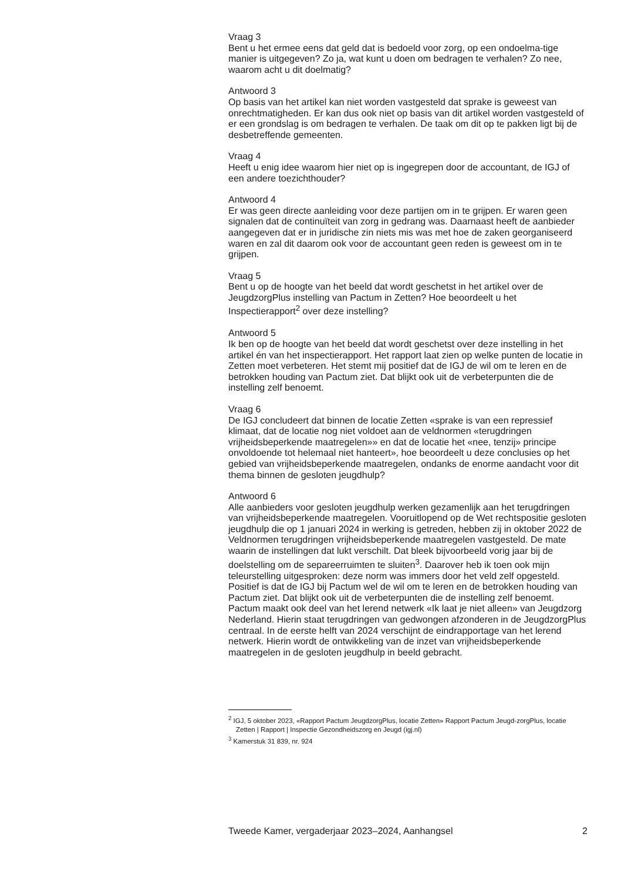Vraag 3
Bent u het ermee eens dat geld dat is bedoeld voor zorg, op een ondoelma-tige manier is uitgegeven? Zo ja, wat kunt u doen om bedragen te verhalen? Zo nee, waarom acht u dit doelmatig?
Antwoord 3
Op basis van het artikel kan niet worden vastgesteld dat sprake is geweest van onrechtmatigheden. Er kan dus ook niet op basis van dit artikel worden vastgesteld of er een grondslag is om bedragen te verhalen. De taak om dit op te pakken ligt bij de desbetreffende gemeenten.
Vraag 4
Heeft u enig idee waarom hier niet op is ingegrepen door de accountant, de IGJ of een andere toezichthouder?
Antwoord 4
Er was geen directe aanleiding voor deze partijen om in te grijpen. Er waren geen signalen dat de continuïteit van zorg in gedrang was. Daarnaast heeft de aanbieder aangegeven dat er in juridische zin niets mis was met hoe de zaken georganiseerd waren en zal dit daarom ook voor de accountant geen reden is geweest om in te grijpen.
Vraag 5
Bent u op de hoogte van het beeld dat wordt geschetst in het artikel over de JeugdzorgPlus instelling van Pactum in Zetten? Hoe beoordeelt u het Inspectierapport<sup>2</sup> over deze instelling?
Antwoord 5
Ik ben op de hoogte van het beeld dat wordt geschetst over deze instelling in het artikel én van het inspectierapport. Het rapport laat zien op welke punten de locatie in Zetten moet verbeteren. Het stemt mij positief dat de IGJ de wil om te leren en de betrokken houding van Pactum ziet. Dat blijkt ook uit de verbeterpunten die de instelling zelf benoemt.
Vraag 6
De IGJ concludeert dat binnen de locatie Zetten «sprake is van een repressief klimaat, dat de locatie nog niet voldoet aan de veldnormen «terugdringen vrijheidsbeperkende maatregelen»» en dat de locatie het «nee, tenzij» principe onvoldoende tot helemaal niet hanteert», hoe beoordeelt u deze conclusies op het gebied van vrijheidsbeperkende maatregelen, ondanks de enorme aandacht voor dit thema binnen de gesloten jeugdhulp?
Antwoord 6
Alle aanbieders voor gesloten jeugdhulp werken gezamenlijk aan het terugdringen van vrijheidsbeperkende maatregelen. Vooruitlopend op de Wet rechtspositie gesloten jeugdhulp die op 1 januari 2024 in werking is getreden, hebben zij in oktober 2022 de Veldnormen terugdringen vrijheidsbeperkende maatregelen vastgesteld. De mate waarin de instellingen dat lukt verschilt. Dat bleek bijvoorbeeld vorig jaar bij de doelstelling om de separeerruimten te sluiten<sup>3</sup>. Daarover heb ik toen ook mijn teleurstelling uitgesproken: deze norm was immers door het veld zelf opgesteld. Positief is dat de IGJ bij Pactum wel de wil om te leren en de betrokken houding van Pactum ziet. Dat blijkt ook uit de verbeterpunten die de instelling zelf benoemt. Pactum maakt ook deel van het lerend netwerk «Ik laat je niet alleen» van Jeugdzorg Nederland. Hierin staat terugdringen van gedwongen afzonderen in de JeugdzorgPlus centraal. In de eerste helft van 2024 verschijnt de eindrapportage van het lerend netwerk. Hierin wordt de ontwikkeling van de inzet van vrijheidsbeperkende maatregelen in de gesloten jeugdhulp in beeld gebracht.
<sup>2</sup> IGJ, 5 oktober 2023, «Rapport Pactum JeugdzorgPlus, locatie Zetten» Rapport Pactum Jeugd-zorgPlus, locatie Zetten | Rapport | Inspectie Gezondheidszorg en Jeugd (igj.nl)
<sup>3</sup> Kamerstuk 31 839, nr. 924
Tweede Kamer, vergaderjaar 2023–2024, Aanhangsel 2